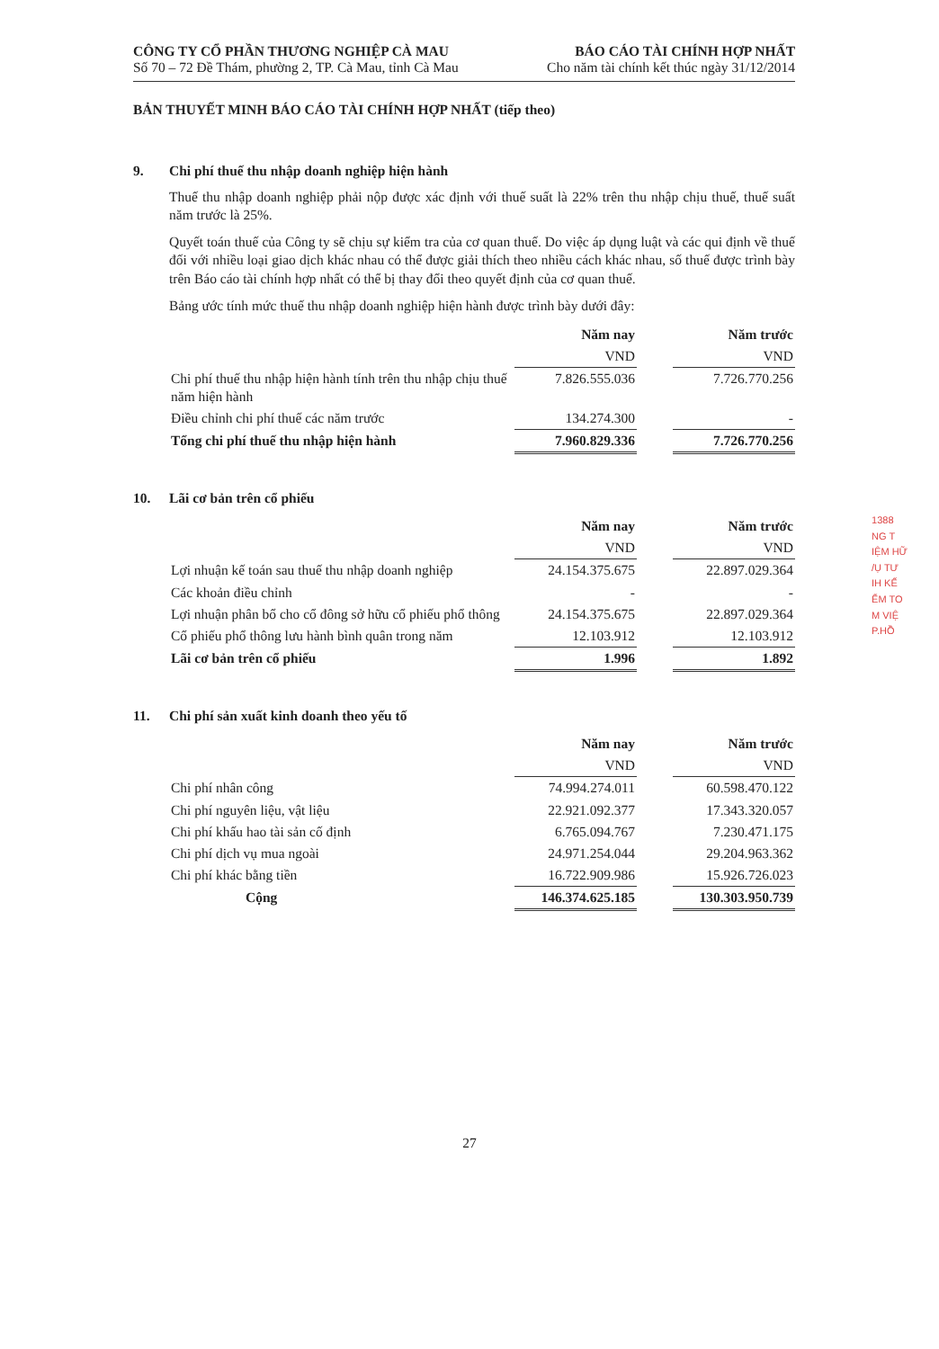CÔNG TY CỔ PHẦN THƯƠNG NGHIỆP CÀ MAU
Số 70 – 72 Đề Thám, phường 2, TP. Cà Mau, tỉnh Cà Mau
BÁO CÁO TÀI CHÍNH HỢP NHẤT
Cho năm tài chính kết thúc ngày 31/12/2014
BẢN THUYẾT MINH BÁO CÁO TÀI CHÍNH HỢP NHẤT (tiếp theo)
9. Chi phí thuế thu nhập doanh nghiệp hiện hành
Thuế thu nhập doanh nghiệp phải nộp được xác định với thuế suất là 22% trên thu nhập chịu thuế, thuế suất năm trước là 25%.
Quyết toán thuế của Công ty sẽ chịu sự kiểm tra của cơ quan thuế. Do việc áp dụng luật và các qui định về thuế đối với nhiều loại giao dịch khác nhau có thể được giải thích theo nhiều cách khác nhau, số thuế được trình bày trên Báo cáo tài chính hợp nhất có thể bị thay đổi theo quyết định của cơ quan thuế.
Bảng ước tính mức thuế thu nhập doanh nghiệp hiện hành được trình bày dưới đây:
| | Năm nay | | Năm trước |
| --- | --- | --- | --- |
| | VND | | VND |
| Chi phí thuế thu nhập hiện hành tính trên thu nhập chịu thuế năm hiện hành | 7.826.555.036 | | 7.726.770.256 |
| Điều chỉnh chi phí thuế các năm trước | 134.274.300 | | - |
| Tổng chi phí thuế thu nhập hiện hành | 7.960.829.336 | | 7.726.770.256 |
10. Lãi cơ bản trên cổ phiếu
| | Năm nay | | Năm trước |
| --- | --- | --- | --- |
| | VND | | VND |
| Lợi nhuận kế toán sau thuế thu nhập doanh nghiệp | 24.154.375.675 | | 22.897.029.364 |
| Các khoản điều chỉnh | - | | - |
| Lợi nhuận phân bổ cho cổ đông sở hữu cổ phiếu phổ thông | 24.154.375.675 | | 22.897.029.364 |
| Cổ phiếu phổ thông lưu hành bình quân trong năm | 12.103.912 | | 12.103.912 |
| Lãi cơ bản trên cổ phiếu | 1.996 | | 1.892 |
11. Chi phí sản xuất kinh doanh theo yếu tố
| | Năm nay | | Năm trước |
| --- | --- | --- | --- |
| | VND | | VND |
| Chi phí nhân công | 74.994.274.011 | | 60.598.470.122 |
| Chi phí nguyên liệu, vật liệu | 22.921.092.377 | | 17.343.320.057 |
| Chi phí khấu hao tài sản cố định | 6.765.094.767 | | 7.230.471.175 |
| Chi phí dịch vụ mua ngoài | 24.971.254.044 | | 29.204.963.362 |
| Chi phí khác bằng tiền | 16.722.909.986 | | 15.926.726.023 |
| Cộng | 146.374.625.185 | | 130.303.950.739 |
1388
NG T
IỆM HỮ
/Ụ TƯ
IH KẾ
ỂM TO
M VIỆ
P.HỒ
27